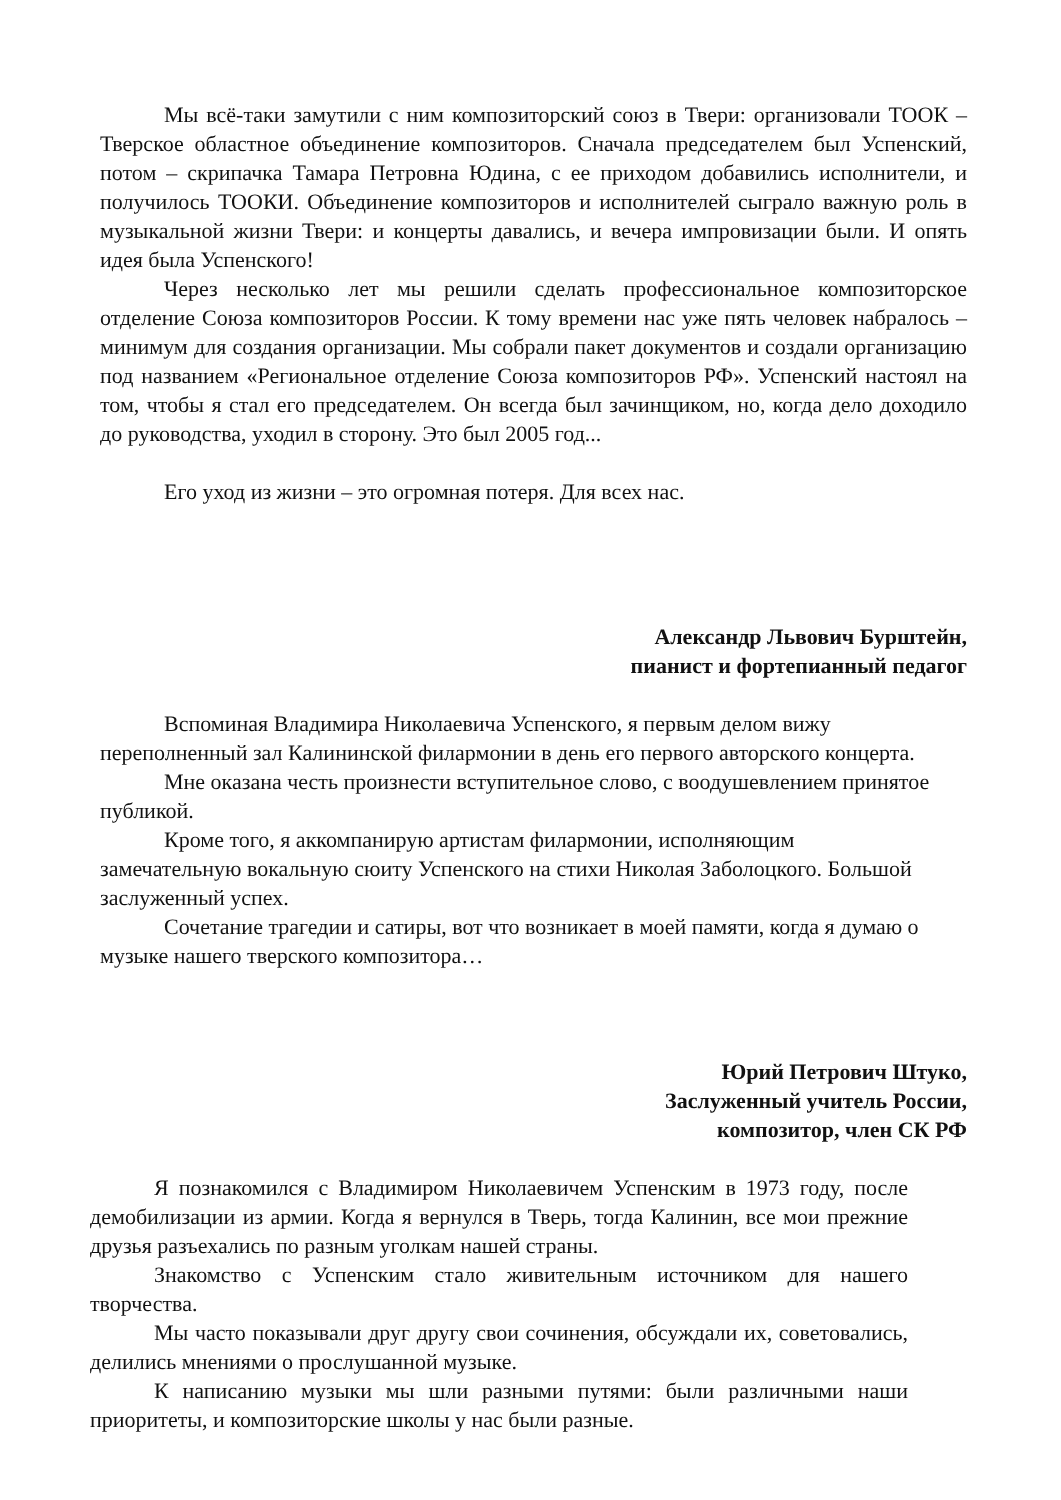Мы всё-таки замутили с ним композиторский союз в Твери: организовали ТООК – Тверское областное объединение композиторов. Сначала председателем был Успенский, потом – скрипачка Тамара Петровна Юдина, с ее приходом добавились исполнители, и получилось ТООКИ. Объединение композиторов и исполнителей сыграло важную роль в музыкальной жизни Твери: и концерты давались, и вечера импровизации были. И опять идея была Успенского!
Через несколько лет мы решили сделать профессиональное композиторское отделение Союза композиторов России. К тому времени нас уже пять человек набралось – минимум для создания организации. Мы собрали пакет документов и создали организацию под названием «Региональное отделение Союза композиторов РФ». Успенский настоял на том, чтобы я стал его председателем. Он всегда был зачинщиком, но, когда дело доходило до руководства, уходил в сторону. Это был 2005 год...
Его уход из жизни – это огромная потеря. Для всех нас.
Александр Львович Бурштейн,
пианист и фортепианный педагог
Вспоминая Владимира Николаевича Успенского, я первым делом вижу переполненный зал Калининской филармонии в день его первого авторского концерта.
Мне оказана честь произнести вступительное слово, с воодушевлением принятое публикой.
Кроме того, я аккомпанирую артистам филармонии, исполняющим замечательную вокальную сюиту Успенского на стихи Николая Заболоцкого. Большой заслуженный успех.
Сочетание трагедии и сатиры, вот что возникает в моей памяти, когда я думаю о музыке нашего тверского композитора…
Юрий Петрович Штуко,
Заслуженный учитель России,
композитор, член СК РФ
Я познакомился с Владимиром Николаевичем Успенским в 1973 году, после демобилизации из армии. Когда я вернулся в Тверь, тогда Калинин, все мои прежние друзья разъехались по разным уголкам нашей страны.
Знакомство с Успенским стало живительным источником для нашего творчества.
Мы часто показывали друг другу свои сочинения, обсуждали их, советовались, делились мнениями о прослушанной музыке.
К написанию музыки мы шли разными путями: были различными наши приоритеты, и композиторские школы у нас были разные.